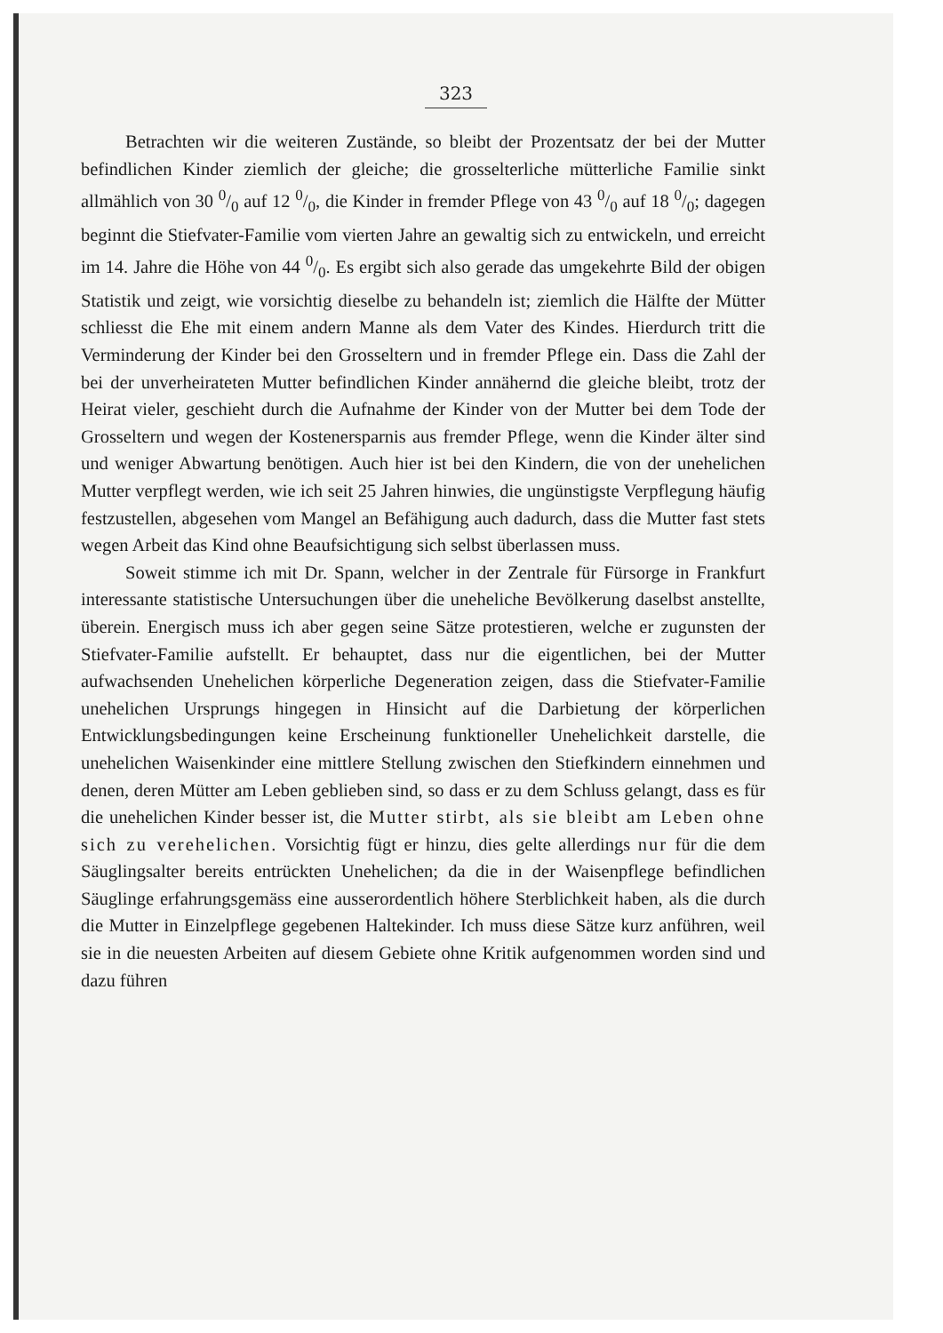323
Betrachten wir die weiteren Zustände, so bleibt der Prozentsatz der bei der Mutter befindlichen Kinder ziemlich der gleiche; die grosselterliche mütterliche Familie sinkt allmählich von 30 0/0 auf 12 0/0, die Kinder in fremder Pflege von 43 0/0 auf 18 0/0; dagegen beginnt die Stiefvater-Familie vom vierten Jahre an gewaltig sich zu entwickeln, und erreicht im 14. Jahre die Höhe von 44 0/0. Es ergibt sich also gerade das umgekehrte Bild der obigen Statistik und zeigt, wie vorsichtig dieselbe zu behandeln ist; ziemlich die Hälfte der Mütter schliesst die Ehe mit einem andern Manne als dem Vater des Kindes. Hierdurch tritt die Verminderung der Kinder bei den Grosseltern und in fremder Pflege ein. Dass die Zahl der bei der unverheirateten Mutter befindlichen Kinder annähernd die gleiche bleibt, trotz der Heirat vieler, geschieht durch die Aufnahme der Kinder von der Mutter bei dem Tode der Grosseltern und wegen der Kostenersparnis aus fremder Pflege, wenn die Kinder älter sind und weniger Abwartung benötigen. Auch hier ist bei den Kindern, die von der unehelichen Mutter verpflegt werden, wie ich seit 25 Jahren hinwies, die ungünstigste Verpflegung häufig festzustellen, abgesehen vom Mangel an Befähigung auch dadurch, dass die Mutter fast stets wegen Arbeit das Kind ohne Beaufsichtigung sich selbst überlassen muss.
Soweit stimme ich mit Dr. Spann, welcher in der Zentrale für Fürsorge in Frankfurt interessante statistische Untersuchungen über die uneheliche Bevölkerung daselbst anstellte, überein. Energisch muss ich aber gegen seine Sätze protestieren, welche er zugunsten der Stiefvater-Familie aufstellt. Er behauptet, dass nur die eigentlichen, bei der Mutter aufwachsenden Unehelichen körperliche Degeneration zeigen, dass die Stiefvater-Familie unehelichen Ursprungs hingegen in Hinsicht auf die Darbietung der körperlichen Entwicklungsbedingungen keine Erscheinung funktioneller Unehelichkeit darstelle, die unehelichen Waisenkinder eine mittlere Stellung zwischen den Stiefkindern einnehmen und denen, deren Mütter am Leben geblieben sind, so dass er zu dem Schluss gelangt, dass es für die unehelichen Kinder besser ist, die Mutter stirbt, als sie bleibt am Leben ohne sich zu verehelichen. Vorsichtig fügt er hinzu, dies gelte allerdings nur für die dem Säuglingsalter bereits entrückten Unehelichen; da die in der Waisenpflege befindlichen Säuglinge erfahrungsgemäss eine ausserordentlich höhere Sterblichkeit haben, als die durch die Mutter in Einzelpflege gegebenen Haltekinder. Ich muss diese Sätze kurz anführen, weil sie in die neuesten Arbeiten auf diesem Gebiete ohne Kritik aufgenommen worden sind und dazu führen